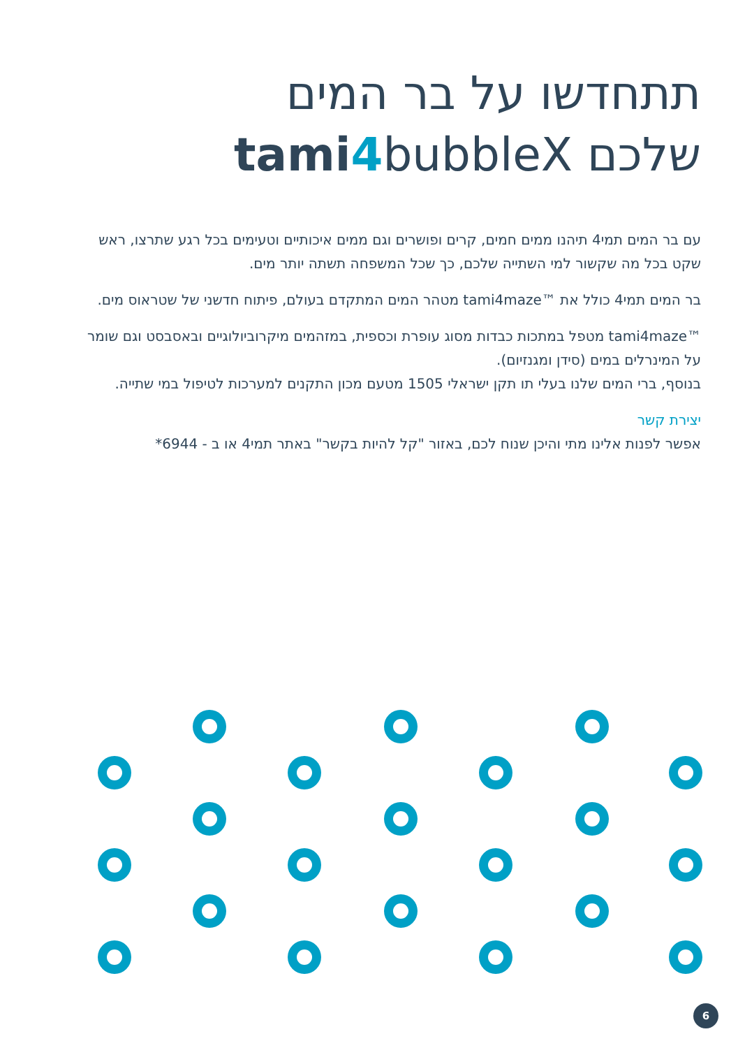תתחדשו על בר המים
שלכם tami 4bubbleX
עם בר המים תמי4 תיהנו ממים חמים, קרים ופושרים וגם ממים איכותיים וטעימים בכל רגע שתרצו, ראש שקט בכל מה שקשור למי השתייה שלכם, כך שכל המשפחה תשתה יותר מים.
בר המים תמי4 כולל את ™tami4maze מטהר המים המתקדם בעולם, פיתוח חדשני של שטראוס מים.
™tami4maze מטפל במתכות כבדות מסוג עופרת וכספית, במזהמים מיקרוביולוגיים ובאסבסט וגם שומר על המינרלים במים (סידן ומגנזיום).
בנוסף, ברי המים שלנו בעלי תו תקן ישראלי 1505 מטעם מכון התקנים למערכות לטיפול במי שתייה.
יצירת קשר
אפשר לפנות אלינו מתי והיכן שנוח לכם, באזור "קל להיות בקשר" באתר תמי4 או ב - 6944*
6